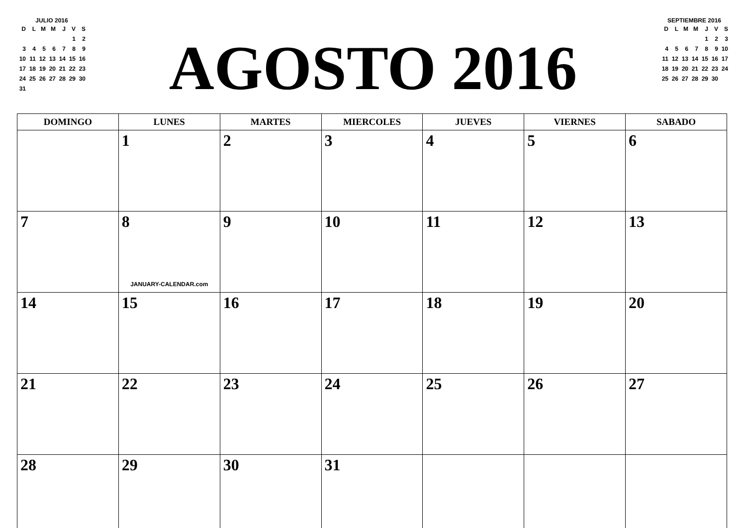JULIO 2016
| D | L | M | M | J | V | S |
| | | | | | 1 | 2 |
| 3 | 4 | 5 | 6 | 7 | 8 | 9 |
| 10 | 11 | 12 | 13 | 14 | 15 | 16 |
| 17 | 18 | 19 | 20 | 21 | 22 | 23 |
| 24 | 25 | 26 | 27 | 28 | 29 | 30 |
| 31 | | | | | | |
AGOSTO 2016
SEPTIEMBRE 2016
| D | L | M | M | J | V | S |
| | | | | 1 | 2 | 3 |
| 4 | 5 | 6 | 7 | 8 | 9 | 10 |
| 11 | 12 | 13 | 14 | 15 | 16 | 17 |
| 18 | 19 | 20 | 21 | 22 | 23 | 24 |
| 25 | 26 | 27 | 28 | 29 | 30 | |
| DOMINGO | LUNES | MARTES | MIERCOLES | JUEVES | VIERNES | SABADO |
| --- | --- | --- | --- | --- | --- | --- |
| | 1 | 2 | 3 | 4 | 5 | 6 |
| 7 | 8 JANUARY-CALENDAR.com | 9 | 10 | 11 | 12 | 13 |
| 14 | 15 | 16 | 17 | 18 | 19 | 20 |
| 21 | 22 | 23 | 24 | 25 | 26 | 27 |
| 28 | 29 | 30 | 31 | | | |